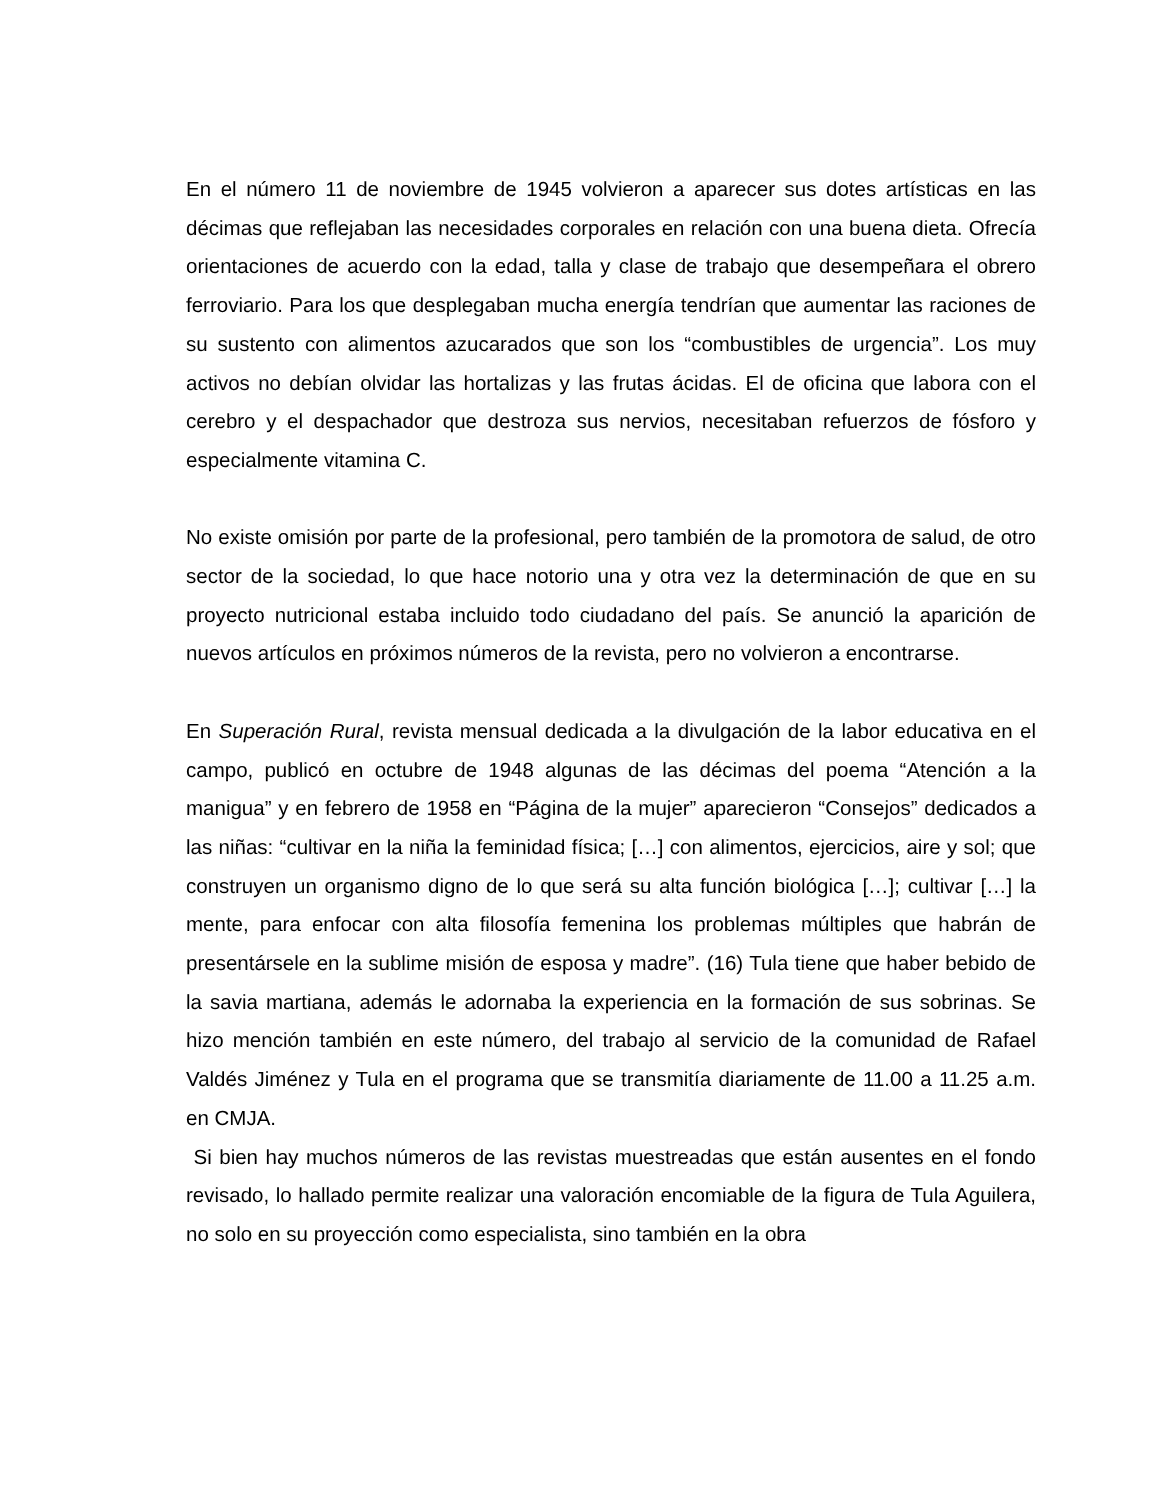En el número 11 de noviembre de 1945 volvieron a aparecer sus dotes artísticas en las décimas que reflejaban las necesidades corporales en relación con una buena dieta. Ofrecía orientaciones de acuerdo con la edad, talla y clase de trabajo que desempeñara el obrero ferroviario. Para los que desplegaban mucha energía tendrían que aumentar las raciones de su sustento con alimentos azucarados que son los “combustibles de urgencia”. Los muy activos no debían olvidar las hortalizas y las frutas ácidas. El de oficina que labora con el cerebro y el despachador que destroza sus nervios, necesitaban refuerzos de fósforo y especialmente vitamina C.
No existe omisión por parte de la profesional, pero también de la promotora de salud, de otro sector de la sociedad, lo que hace notorio una y otra vez la determinación de que en su proyecto nutricional estaba incluido todo ciudadano del país. Se anunció la aparición de nuevos artículos en próximos números de la revista, pero no volvieron a encontrarse.
En Superación Rural, revista mensual dedicada a la divulgación de la labor educativa en el campo, publicó en octubre de 1948 algunas de las décimas del poema “Atención a la manigua” y en febrero de 1958 en “Página de la mujer” aparecieron “Consejos” dedicados a las niñas: “cultivar en la niña la feminidad física; […] con alimentos, ejercicios, aire y sol; que construyen un organismo digno de lo que será su alta función biológica […]; cultivar […] la mente, para enfocar con alta filosofía femenina los problemas múltiples que habrán de presentársele en la sublime misión de esposa y madre”. (16) Tula tiene que haber bebido de la savia martiana, además le adornaba la experiencia en la formación de sus sobrinas. Se hizo mención también en este número, del trabajo al servicio de la comunidad de Rafael Valdés Jiménez y Tula en el programa que se transmitía diariamente de 11.00 a 11.25 a.m. en CMJA.
Si bien hay muchos números de las revistas muestreadas que están ausentes en el fondo revisado, lo hallado permite realizar una valoración encomiable de la figura de Tula Aguilera, no solo en su proyección como especialista, sino también en la obra